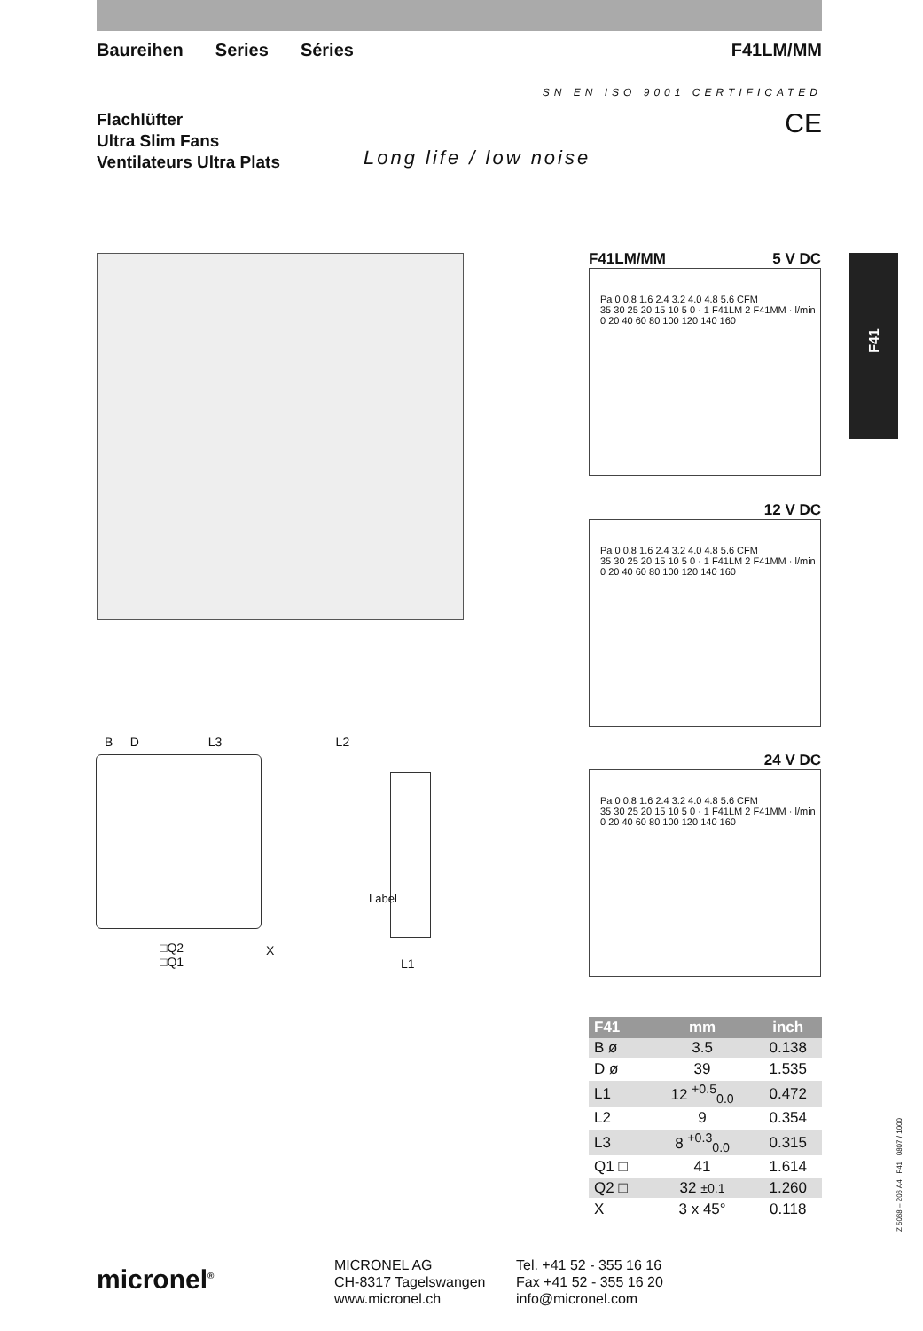Baureihen Series Séries F41LM/MM
SN EN ISO 9001 CERTIFICATED
Flachlüfter
Ultra Slim Fans
Ventilateurs Ultra Plats
CE
Long life / low noise
F41
F41LM/MM 5 V DC
Pa 0 0.8 1.6 2.4 3.2 4.0 4.8 5.6 CFM
35 30 25 20 15 10 5 0 · 1 F41LM 2 F41MM · l/min
0 20 40 60 80 100 120 140 160
12 V DC
Pa 0 0.8 1.6 2.4 3.2 4.0 4.8 5.6 CFM
35 30 25 20 15 10 5 0 · 1 F41LM 2 F41MM · l/min
0 20 40 60 80 100 120 140 160
24 V DC
Pa 0 0.8 1.6 2.4 3.2 4.0 4.8 5.6 CFM
35 30 25 20 15 10 5 0 · 1 F41LM 2 F41MM · l/min
0 20 40 60 80 100 120 140 160
B D L3 L2
□Q2
□Q1
X
Label
L1
| F41 | mm | inch |
| --- | --- | --- |
| B ø | 3.5 | 0.138 |
| D ø | 39 | 1.535 |
| L1 | 12 <sup>+0.5</sup><sub>0.0</sub> | 0.472 |
| L2 | 9 | 0.354 |
| L3 | 8 <sup>+0.3</sup><sub>0.0</sub> | 0.315 |
| Q1 □ | 41 | 1.614 |
| Q2 □ | 32 ±0.1 | 1.260 |
| X | 3 x 45° | 0.118 |
micronel<sup>®</sup>
MICRONEL AG
CH-8317 Tagelswangen
www.micronel.ch
Tel. +41 52 - 355 16 16
Fax +41 52 - 355 16 20
info@micronel.com
Z 5068 – 206 A4 F41 0807 / 1000